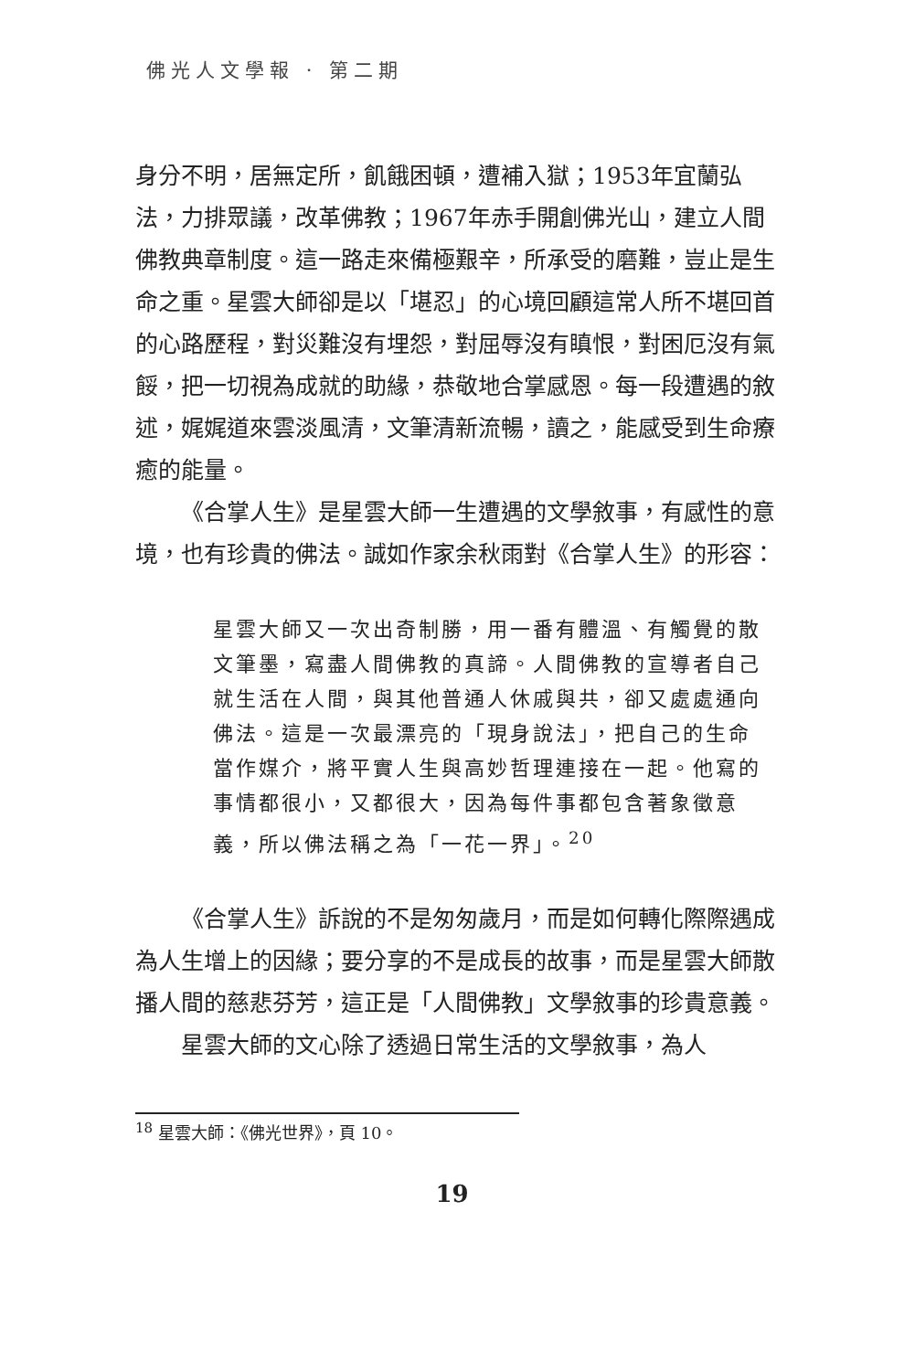佛光人文學報 · 第二期
身分不明，居無定所，飢餓困頓，遭補入獄；1953年宜蘭弘法，力排眾議，改革佛教；1967年赤手開創佛光山，建立人間佛教典章制度。這一路走來備極艱辛，所承受的磨難，豈止是生命之重。星雲大師卻是以「堪忍」的心境回顧這常人所不堪回首的心路歷程，對災難沒有埋怨，對屈辱沒有瞋恨，對困厄沒有氣餒，把一切視為成就的助緣，恭敬地合掌感恩。每一段遭遇的敘述，娓娓道來雲淡風清，文筆清新流暢，讀之，能感受到生命療癒的能量。
《合掌人生》是星雲大師一生遭遇的文學敘事，有感性的意境，也有珍貴的佛法。誠如作家余秋雨對《合掌人生》的形容：
星雲大師又一次出奇制勝，用一番有體溫、有觸覺的散文筆墨，寫盡人間佛教的真諦。人間佛教的宣導者自己就生活在人間，與其他普通人休戚與共，卻又處處通向佛法。這是一次最漂亮的「現身說法」，把自己的生命當作媒介，將平實人生與高妙哲理連接在一起。他寫的事情都很小，又都很大，因為每件事都包含著象徵意義，所以佛法稱之為「一花一界」。<sup>20</sup>
《合掌人生》訴說的不是匆匆歲月，而是如何轉化際際遇成為人生增上的因緣；要分享的不是成長的故事，而是星雲大師散播人間的慈悲芬芳，這正是「人間佛教」文學敘事的珍貴意義。
星雲大師的文心除了透過日常生活的文學敘事，為人
<sup>18</sup> 星雲大師：《佛光世界》，頁 10。
19